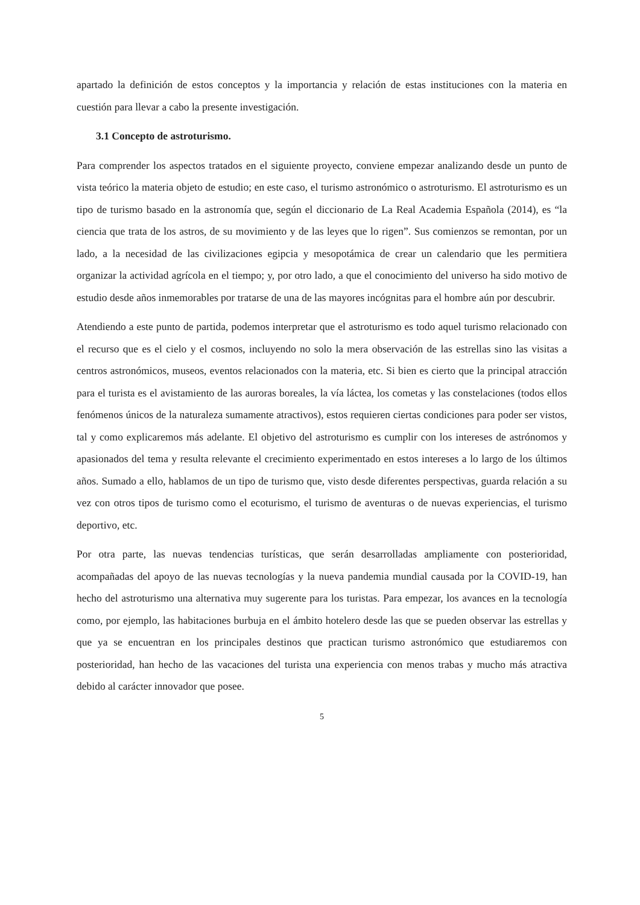apartado la definición de estos conceptos y la importancia y relación de estas instituciones con la materia en cuestión para llevar a cabo la presente investigación.
3.1 Concepto de astroturismo.
Para comprender los aspectos tratados en el siguiente proyecto, conviene empezar analizando desde un punto de vista teórico la materia objeto de estudio; en este caso, el turismo astronómico o astroturismo. El astroturismo es un tipo de turismo basado en la astronomía que, según el diccionario de La Real Academia Española (2014), es “la ciencia que trata de los astros, de su movimiento y de las leyes que lo rigen”. Sus comienzos se remontan, por un lado, a la necesidad de las civilizaciones egipcia y mesopotámica de crear un calendario que les permitiera organizar la actividad agrícola en el tiempo; y, por otro lado, a que el conocimiento del universo ha sido motivo de estudio desde años inmemorables por tratarse de una de las mayores incógnitas para el hombre aún por descubrir.
Atendiendo a este punto de partida, podemos interpretar que el astroturismo es todo aquel turismo relacionado con el recurso que es el cielo y el cosmos, incluyendo no solo la mera observación de las estrellas sino las visitas a centros astronómicos, museos, eventos relacionados con la materia, etc. Si bien es cierto que la principal atracción para el turista es el avistamiento de las auroras boreales, la vía láctea, los cometas y las constelaciones (todos ellos fenómenos únicos de la naturaleza sumamente atractivos), estos requieren ciertas condiciones para poder ser vistos, tal y como explicaremos más adelante. El objetivo del astroturismo es cumplir con los intereses de astrónomos y apasionados del tema y resulta relevante el crecimiento experimentado en estos intereses a lo largo de los últimos años. Sumado a ello, hablamos de un tipo de turismo que, visto desde diferentes perspectivas, guarda relación a su vez con otros tipos de turismo como el ecoturismo, el turismo de aventuras o de nuevas experiencias, el turismo deportivo, etc.
Por otra parte, las nuevas tendencias turísticas, que serán desarrolladas ampliamente con posterioridad, acompañadas del apoyo de las nuevas tecnologías y la nueva pandemia mundial causada por la COVID-19, han hecho del astroturismo una alternativa muy sugerente para los turistas. Para empezar, los avances en la tecnología como, por ejemplo, las habitaciones burbuja en el ámbito hotelero desde las que se pueden observar las estrellas y que ya se encuentran en los principales destinos que practican turismo astronómico que estudiaremos con posterioridad, han hecho de las vacaciones del turista una experiencia con menos trabas y mucho más atractiva debido al carácter innovador que posee.
5